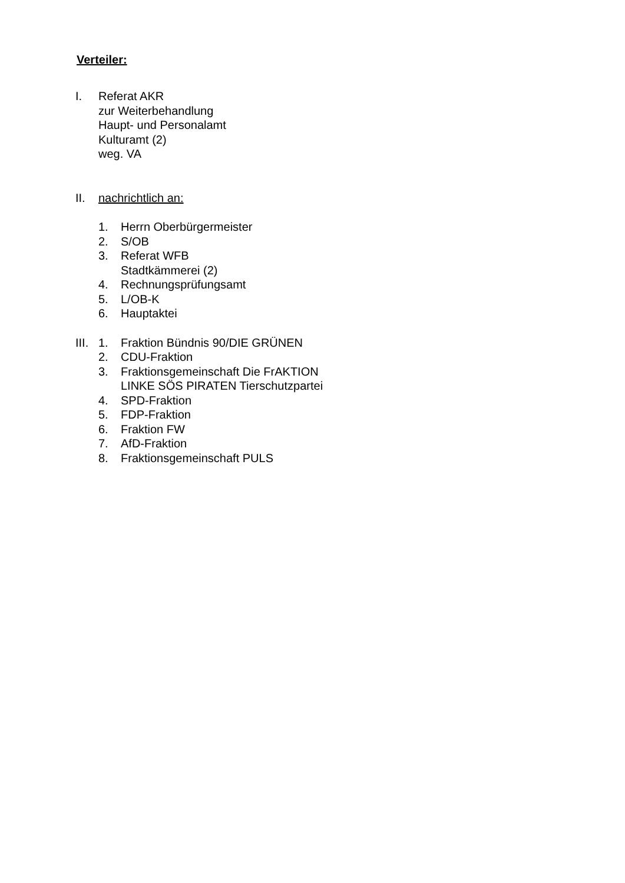Verteiler:
I. Referat AKR
zur Weiterbehandlung
Haupt- und Personalamt
Kulturamt (2)
weg. VA
II. nachrichtlich an:
1. Herrn Oberbürgermeister
2. S/OB
3. Referat WFB
Stadtkämmerei (2)
4. Rechnungsprüfungsamt
5. L/OB-K
6. Hauptaktei
III. 1. Fraktion Bündnis 90/DIE GRÜNEN
2. CDU-Fraktion
3. Fraktionsgemeinschaft Die FrAKTION
LINKE SÖS PIRATEN Tierschutzpartei
4. SPD-Fraktion
5. FDP-Fraktion
6. Fraktion FW
7. AfD-Fraktion
8. Fraktionsgemeinschaft PULS